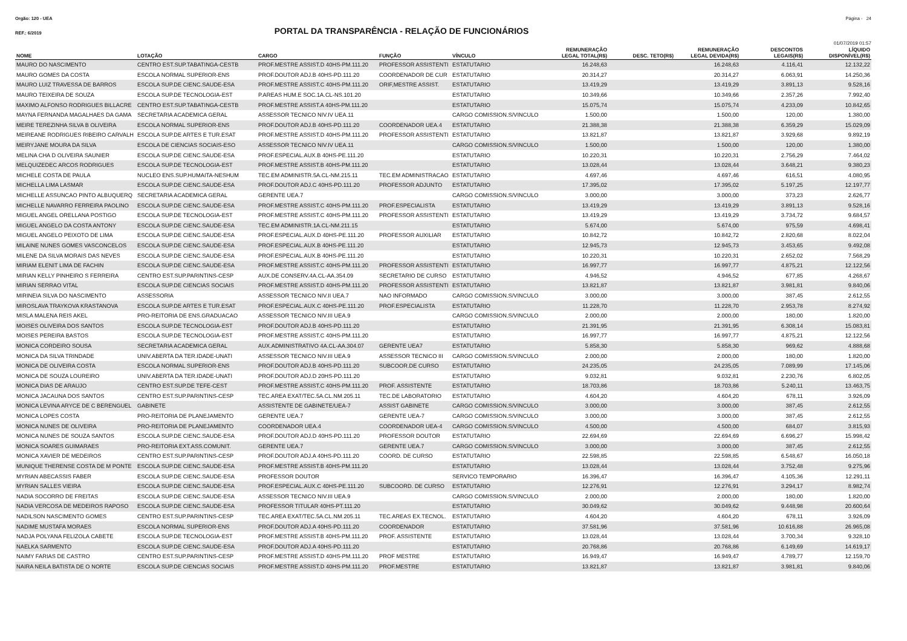Orgão: 120 - UEA Página - 24
REF.: 6/2019
PORTAL DA TRANSPARÊNCIA - RELAÇÃO DE FUNCIONÁRIOS
01/07/2019 01:57
| NOME | LOTAÇÃO | CARGO | FUNÇÃO | VÍNCULO | REMUNERAÇÃO LEGAL TOTAL(R$) | DESC. TETO(R$) | REMUNERAÇÃO LEGAL DEVIDA(R$) | DESCONTOS LEGAIS(R$) | LÍQUIDO DISPONÍVEL(R$) |
| --- | --- | --- | --- | --- | --- | --- | --- | --- | --- |
| MAURO DO NASCIMENTO | CENTRO EST.SUP.TABATINGA-CESTB | PROF.MESTRE ASSIST.D 40HS-PM.111.20 | PROFESSOR ASSISTENTI | ESTATUTARIO | 16.248,63 | | 16.248,63 | 4.116,41 | 12.132,22 |
| MAURO GOMES DA COSTA | ESCOLA NORMAL SUPERIOR-ENS | PROF.DOUTOR ADJ.B 40HS-PD.111.20 | COORDENADOR DE CUR | ESTATUTARIO | 20.314,27 | | 20.314,27 | 6.063,91 | 14.250,36 |
| MAURO LUIZ TRAVESSA DE BARROS | ESCOLA SUP.DE CIENC.SAUDE-ESA | PROF.MESTRE ASSIST.C 40HS-PM.111.20 | ORIF,MESTRE ASSIST. | ESTATUTARIO | 13.419,29 | | 13.419,29 | 3.891,13 | 9.528,16 |
| MAURO TEIXEIRA DE SOUZA | ESCOLA SUP.DE TECNOLOGIA-EST | P.AREAS HUM.E SOC.1A.CL-NS.101.20 | | ESTATUTARIO | 10.349,66 | | 10.349,66 | 2.357,26 | 7.992,40 |
| MAXIMO ALFONSO RODRIGUES BILLACRE | CENTRO EST.SUP.TABATINGA-CESTB | PROF.MESTRE ASSIST.A 40HS-PM.111.20 | | ESTATUTARIO | 15.075,74 | | 15.075,74 | 4.233,09 | 10.842,65 |
| MAYNA FERNANDA MAGALHAES DA GAMA | SECRETARIA ACADEMICA GERAL | ASSESSOR TECNICO NIV.IV UEA.11 | | CARGO COMISSION.S/VINCULO | 1.500,00 | | 1.500,00 | 120,00 | 1.380,00 |
| MEIRE TEREZINHA SILVA B OLIVEIRA | ESCOLA NORMAL SUPERIOR-ENS | PROF.DOUTOR ADJ.B 40HS-PD.111.20 | COORDENADOR UEA.4 | ESTATUTARIO | 21.388,38 | | 21.388,38 | 6.359,29 | 15.029,09 |
| MEIREANE RODRIGUES RIBEIRO CARVALH | ESCOLA SUP.DE ARTES E TUR.ESAT | PROF.MESTRE ASSIST.D 40HS-PM.111.20 | PROFESSOR ASSISTENTI | ESTATUTARIO | 13.821,87 | | 13.821,87 | 3.929,68 | 9.892,19 |
| MEIRYJANE MOURA DA SILVA | ESCOLA DE CIENCIAS SOCIAIS-ESO | ASSESSOR TECNICO NIV.IV UEA.11 | | CARGO COMISSION.S/VINCULO | 1.500,00 | | 1.500,00 | 120,00 | 1.380,00 |
| MELINA CHA D OLIVEIRA SAUNIER | ESCOLA SUP.DE CIENC.SAUDE-ESA | PROF.ESPECIAL.AUX.B 40HS-PE.111.20 | | ESTATUTARIO | 10.220,31 | | 10.220,31 | 2.756,29 | 7.464,02 |
| MELQUIZEDEC ARCOS RODRIGUES | ESCOLA SUP.DE TECNOLOGIA-EST | PROF.MESTRE ASSIST.B 40HS-PM.111.20 | | ESTATUTARIO | 13.028,44 | | 13.028,44 | 3.648,21 | 9.380,23 |
| MICHELE COSTA DE PAULA | NUCLEO ENS.SUP.HUMAITA-NESHUM | TEC.EM ADMINISTR.5A.CL-NM.215.11 | TEC.EM ADMINISTRACAO | ESTATUTARIO | 4.697,46 | | 4.697,46 | 616,51 | 4.080,95 |
| MICHELLA LIMA LASMAR | ESCOLA SUP.DE CIENC.SAUDE-ESA | PROF.DOUTOR ADJ.C 40HS-PD.111.20 | PROFESSOR ADJUNTO | ESTATUTARIO | 17.395,02 | | 17.395,02 | 5.197,25 | 12.197,77 |
| MICHELLE ASSUNCAO PINTO ALBUQUERQ | SECRETARIA ACADEMICA GERAL | GERENTE UEA.7 | | CARGO COMISSION.S/VINCULO | 3.000,00 | | 3.000,00 | 373,23 | 2.626,77 |
| MICHELLE NAVARRO FERREIRA PAOLINO | ESCOLA SUP.DE CIENC.SAUDE-ESA | PROF.MESTRE ASSIST.C 40HS-PM.111.20 | PROF.ESPECIALISTA | ESTATUTARIO | 13.419,29 | | 13.419,29 | 3.891,13 | 9.528,16 |
| MIGUEL ANGEL ORELLANA POSTIGO | ESCOLA SUP.DE TECNOLOGIA-EST | PROF.MESTRE ASSIST.C 40HS-PM.111.20 | PROFESSOR ASSISTENTI | ESTATUTARIO | 13.419,29 | | 13.419,29 | 3.734,72 | 9.684,57 |
| MIGUEL ANGELO DA COSTA ANTONY | ESCOLA SUP.DE CIENC.SAUDE-ESA | TEC.EM ADMINISTR.1A.CL-NM.211.15 | | ESTATUTARIO | 5.674,00 | | 5.674,00 | 975,59 | 4.698,41 |
| MIGUEL ANGELO PEIXOTO DE LIMA | ESCOLA SUP.DE CIENC.SAUDE-ESA | PROF.ESPECIAL.AUX.D 40HS-PE.111.20 | PROFESSOR AUXILIAR | ESTATUTARIO | 10.842,72 | | 10.842,72 | 2.820,68 | 8.022,04 |
| MILAINE NUNES GOMES VASCONCELOS | ESCOLA SUP.DE CIENC.SAUDE-ESA | PROF.ESPECIAL.AUX.B 40HS-PE.111.20 | | ESTATUTARIO | 12.945,73 | | 12.945,73 | 3.453,65 | 9.492,08 |
| MILENE DA SILVA MORAIS DAS NEVES | ESCOLA SUP.DE CIENC.SAUDE-ESA | PROF.ESPECIAL.AUX.B 40HS-PE.111.20 | | ESTATUTARIO | 10.220,31 | | 10.220,31 | 2.652,02 | 7.568,29 |
| MIRIAM ELENIT LIMA DE FACHIN | ESCOLA SUP.DE CIENC.SAUDE-ESA | PROF.MESTRE ASSIST.C 40HS-PM.111.20 | PROFESSOR ASSISTENTI | ESTATUTARIO | 16.997,77 | | 16.997,77 | 4.875,21 | 12.122,56 |
| MIRIAN KELLY PINHEIRO S FERREIRA | CENTRO EST.SUP.PARINTINS-CESP | AUX.DE CONSERV.4A.CL-AA.354.09 | SECRETARIO DE CURSO | ESTATUTARIO | 4.946,52 | | 4.946,52 | 677,85 | 4.268,67 |
| MIRIAN SERRAO VITAL | ESCOLA SUP.DE CIENCIAS SOCIAIS | PROF.MESTRE ASSIST.D 40HS-PM.111.20 | PROFESSOR ASSISTENTI | ESTATUTARIO | 13.821,87 | | 13.821,87 | 3.981,81 | 9.840,06 |
| MIRINEIA SILVA DO NASCIMENTO | ASSESSORIA | ASSESSOR TECNICO NIV.II UEA.7 | NAO INFORMADO | CARGO COMISSION.S/VINCULO | 3.000,00 | | 3.000,00 | 387,45 | 2.612,55 |
| MIROSLAVA TRAYKOVA KRASTANOVA | ESCOLA SUP.DE ARTES E TUR.ESAT | PROF.ESPECIAL.AUX.C 40HS-PE.111.20 | PROF.ESPECIALISTA | ESTATUTARIO | 11.228,70 | | 11.228,70 | 2.953,78 | 8.274,92 |
| MISLA MALENA REIS AKEL | PRO-REITORIA DE ENS.GRADUACAO | ASSESSOR TECNICO NIV.III UEA.9 | | CARGO COMISSION.S/VINCULO | 2.000,00 | | 2.000,00 | 180,00 | 1.820,00 |
| MOISES OLIVEIRA DOS SANTOS | ESCOLA SUP.DE TECNOLOGIA-EST | PROF.DOUTOR ADJ.B 40HS-PD.111.20 | | ESTATUTARIO | 21.391,95 | | 21.391,95 | 6.308,14 | 15.083,81 |
| MOISES PEREIRA BASTOS | ESCOLA SUP.DE TECNOLOGIA-EST | PROF.MESTRE ASSIST.C 40HS-PM.111.20 | | ESTATUTARIO | 16.997,77 | | 16.997,77 | 4.875,21 | 12.122,56 |
| MONICA CORDEIRO SOUSA | SECRETARIA ACADEMICA GERAL | AUX.ADMINISTRATIVO 4A.CL-AA.304.07 | GERENTE UEA7 | ESTATUTARIO | 5.858,30 | | 5.858,30 | 969,62 | 4.888,68 |
| MONICA DA SILVA TRINDADE | UNIV.ABERTA DA TER.IDADE-UNATI | ASSESSOR TECNICO NIV.III UEA.9 | ASSESSOR TECNICO III | CARGO COMISSION.S/VINCULO | 2.000,00 | | 2.000,00 | 180,00 | 1.820,00 |
| MONICA DE OLIVEIRA COSTA | ESCOLA NORMAL SUPERIOR-ENS | PROF.DOUTOR ADJ.B 40HS-PD.111.20 | SUBCOOR.DE CURSO | ESTATUTARIO | 24.235,05 | | 24.235,05 | 7.089,99 | 17.145,06 |
| MONICA DE SOUZA LOUREIRO | UNIV.ABERTA DA TER.IDADE-UNATI | PROF.DOUTOR ADJ.D 20HS-PD.111.20 | | ESTATUTARIO | 9.032,81 | | 9.032,81 | 2.230,76 | 6.802,05 |
| MONICA DIAS DE ARAUJO | CENTRO EST.SUP.DE TEFE-CEST | PROF.MESTRE ASSIST.C 40HS-PM.111.20 | PROF. ASSISTENTE | ESTATUTARIO | 18.703,86 | | 18.703,86 | 5.240,11 | 13.463,75 |
| MONICA JACAUNA DOS SANTOS | CENTRO EST.SUP.PARINTINS-CESP | TEC.AREA EXAT/TEC.5A.CL.NM.205.11 | TEC.DE LABORATORIO | ESTATUTARIO | 4.604,20 | | 4.604,20 | 678,11 | 3.926,09 |
| MONICA LEVINA ARYCE DE C BERENGUEL | GABINETE | ASSISTENTE DE GABINETE/UEA-7 | ASSIST GABINETE | CARGO COMISSION.S/VINCULO | 3.000,00 | | 3.000,00 | 387,45 | 2.612,55 |
| MONICA LOPES COSTA | PRO-REITORIA DE PLANEJAMENTO | GERENTE UEA.7 | GERENTE UEA-7 | CARGO COMISSION.S/VINCULO | 3.000,00 | | 3.000,00 | 387,45 | 2.612,55 |
| MONICA NUNES DE OLIVEIRA | PRO-REITORIA DE PLANEJAMENTO | COORDENADOR UEA.4 | COORDENADOR UEA-4 | CARGO COMISSION.S/VINCULO | 4.500,00 | | 4.500,00 | 684,07 | 3.815,93 |
| MONICA NUNES DE SOUZA SANTOS | ESCOLA SUP.DE CIENC.SAUDE-ESA | PROF.DOUTOR ADJ.D 40HS-PD.111.20 | PROFESSOR DOUTOR | ESTATUTARIO | 22.694,69 | | 22.694,69 | 6.696,27 | 15.998,42 |
| MONICA SOARES GUIMARAES | PRO-REITORIA EXT.ASS.COMUNIT. | GERENTE UEA.7 | GERENTE UEA.7 | CARGO COMISSION.S/VINCULO | 3.000,00 | | 3.000,00 | 387,45 | 2.612,55 |
| MONICA XAVIER DE MEDEIROS | CENTRO EST.SUP.PARINTINS-CESP | PROF.DOUTOR ADJ.A 40HS-PD.111.20 | COORD. DE CURSO | ESTATUTARIO | 22.598,85 | | 22.598,85 | 6.548,67 | 16.050,18 |
| MUNIQUE THERENSE COSTA DE M PONTE | ESCOLA SUP.DE CIENC.SAUDE-ESA | PROF.MESTRE ASSIST.B 40HS-PM.111.20 | | ESTATUTARIO | 13.028,44 | | 13.028,44 | 3.752,48 | 9.275,96 |
| MYRIAN ABECASSIS FABER | ESCOLA SUP.DE CIENC.SAUDE-ESA | PROFESSOR DOUTOR | | SERVICO TEMPORARIO | 16.396,47 | | 16.396,47 | 4.105,36 | 12.291,11 |
| MYRIAN SALLES VIEIRA | ESCOLA SUP.DE CIENC.SAUDE-ESA | PROF.ESPECIAL.AUX.C 40HS-PE.111.20 | SUBCOORD. DE CURSO | ESTATUTARIO | 12.276,91 | | 12.276,91 | 3.294,17 | 8.982,74 |
| NADIA SOCORRO DE FREITAS | ESCOLA SUP.DE CIENC.SAUDE-ESA | ASSESSOR TECNICO NIV.III UEA.9 | | CARGO COMISSION.S/VINCULO | 2.000,00 | | 2.000,00 | 180,00 | 1.820,00 |
| NADIA VERCOSA DE MEDEIROS RAPOSO | ESCOLA SUP.DE CIENC.SAUDE-ESA | PROFESSOR TITULAR 40HS-PT.111.20 | | ESTATUTARIO | 30.049,62 | | 30.049,62 | 9.448,98 | 20.600,64 |
| NADILSON NASCIMENTO GOMES | CENTRO EST.SUP.PARINTINS-CESP | TEC.AREA EXAT/TEC.5A.CL.NM.205.11 | TEC.AREAS EX.TECNOL. | ESTATUTARIO | 4.604,20 | | 4.604,20 | 678,11 | 3.926,09 |
| NADIME MUSTAFA MORAES | ESCOLA NORMAL SUPERIOR-ENS | PROF.DOUTOR ADJ.A 40HS-PD.111.20 | COORDENADOR | ESTATUTARIO | 37.581,96 | | 37.581,96 | 10.616,88 | 26.965,08 |
| NADJA POLYANA FELIZOLA CABETE | ESCOLA SUP.DE TECNOLOGIA-EST | PROF.MESTRE ASSIST.B 40HS-PM.111.20 | PROF. ASSISTENTE | ESTATUTARIO | 13.028,44 | | 13.028,44 | 3.700,34 | 9.328,10 |
| NAELKA SARMENTO | ESCOLA SUP.DE CIENC.SAUDE-ESA | PROF.DOUTOR ADJ.A 40HS-PD.111.20 | | ESTATUTARIO | 20.768,86 | | 20.768,86 | 6.149,69 | 14.619,17 |
| NAIMY FARIAS DE CASTRO | CENTRO EST.SUP.PARINTINS-CESP | PROF.MESTRE ASSIST.D 40HS-PM.111.20 | PROF MESTRE | ESTATUTARIO | 16.949,47 | | 16.949,47 | 4.789,77 | 12.159,70 |
| NAIRA NEILA BATISTA DE O NORTE | ESCOLA SUP.DE CIENCIAS SOCIAIS | PROF.MESTRE ASSIST.D 40HS-PM.111.20 | PROF.MESTRE | ESTATUTARIO | 13.821,87 | | 13.821,87 | 3.981,81 | 9.840,06 |